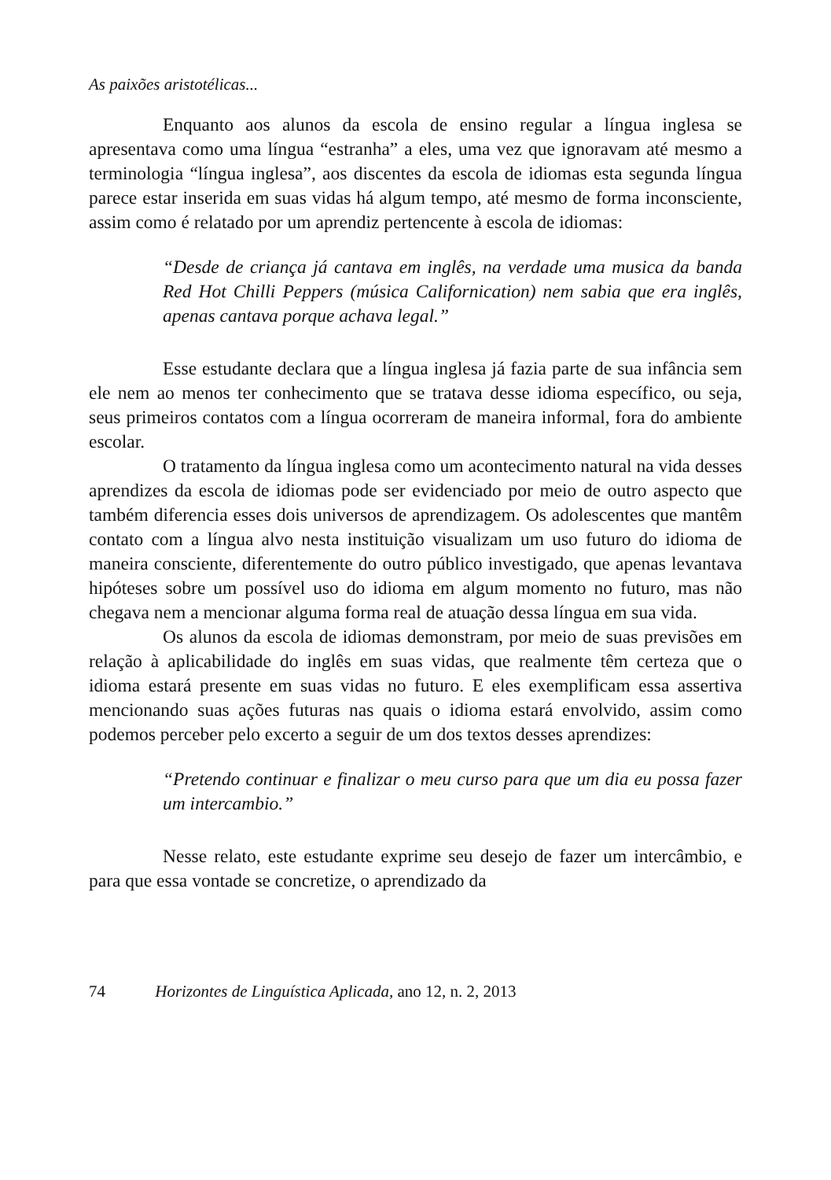As paixões aristotélicas...
Enquanto aos alunos da escola de ensino regular a língua inglesa se apresentava como uma língua “estranha” a eles, uma vez que ignoravam até mesmo a terminologia “língua inglesa”, aos discentes da escola de idiomas esta segunda língua parece estar inserida em suas vidas há algum tempo, até mesmo de forma inconsciente, assim como é relatado por um aprendiz pertencente à escola de idiomas:
“Desde de criança já cantava em inglês, na verdade uma musica da banda Red Hot Chilli Peppers (música Californication) nem sabia que era inglês, apenas cantava porque achava legal.”
Esse estudante declara que a língua inglesa já fazia parte de sua infância sem ele nem ao menos ter conhecimento que se tratava desse idioma específico, ou seja, seus primeiros contatos com a língua ocorreram de maneira informal, fora do ambiente escolar.
O tratamento da língua inglesa como um acontecimento natural na vida desses aprendizes da escola de idiomas pode ser evidenciado por meio de outro aspecto que também diferencia esses dois universos de aprendizagem. Os adolescentes que mantêm contato com a língua alvo nesta instituição visualizam um uso futuro do idioma de maneira consciente, diferentemente do outro público investigado, que apenas levantava hipóteses sobre um possível uso do idioma em algum momento no futuro, mas não chegava nem a mencionar alguma forma real de atuação dessa língua em sua vida.
Os alunos da escola de idiomas demonstram, por meio de suas previsões em relação à aplicabilidade do inglês em suas vidas, que realmente têm certeza que o idioma estará presente em suas vidas no futuro. E eles exemplificam essa assertiva mencionando suas ações futuras nas quais o idioma estará envolvido, assim como podemos perceber pelo excerto a seguir de um dos textos desses aprendizes:
“Pretendo continuar e finalizar o meu curso para que um dia eu possa fazer um intercambio.”
Nesse relato, este estudante exprime seu desejo de fazer um intercâmbio, e para que essa vontade se concretize, o aprendizado da
74 Horizontes de Linguística Aplicada, ano 12, n. 2, 2013